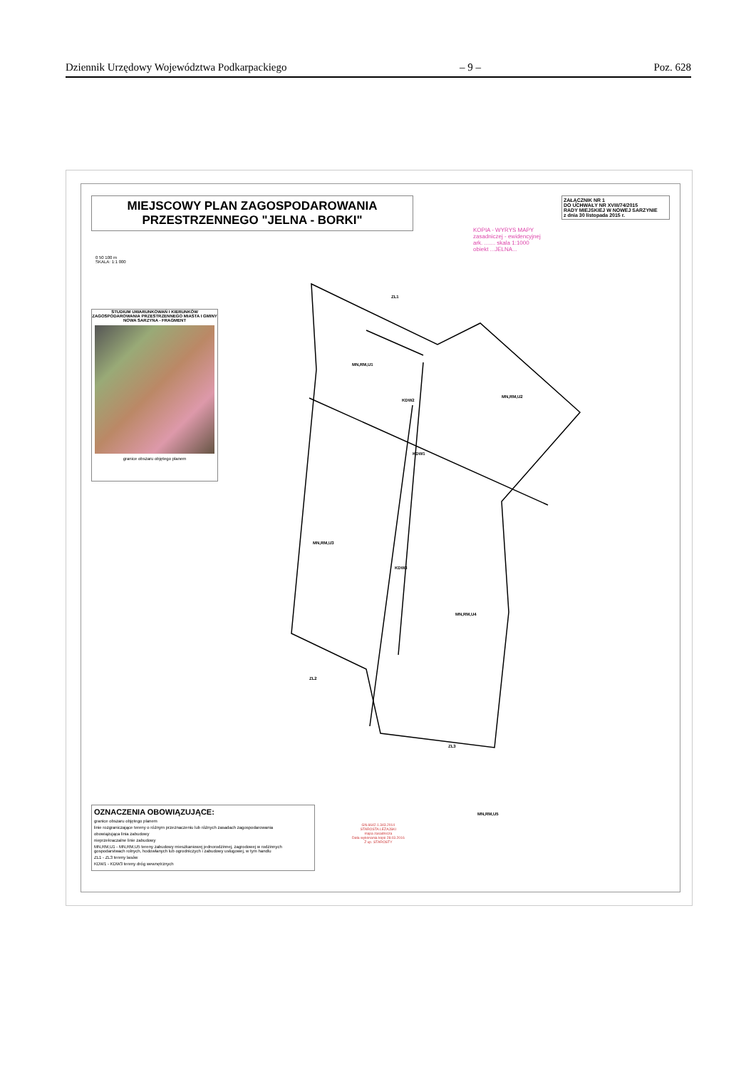Dziennik Urzędowy Województwa Podkarpackiego – 9 – Poz. 628
MIEJSCOWY PLAN ZAGOSPODAROWANIA
PRZESTRZENNEGO "JELNA - BORKI"
ZAŁĄCZNIK NR 1
DO UCHWAŁY NR XVIII/74/2015
RADY MIEJSKIEJ W NOWEJ SARZYNIE
z dnia 30 listopada 2015 r.
KOPIA - WYRYS MAPY
zasadniczej - ewidencyjnej
ark. ....... skala 1:1000
obiekt ...JELNA...
0 50 100 m
SKALA: 1:1 000
STUDIUM UWARUNKOWAŃ I KIERUNKÓW ZAGOSPODAROWANIA PRZESTRZENNEGO MIASTA I GMINY NOWA SARZYNA - FRAGMENT
granice obszaru objętego planem
ZL1
MN,RM,U1
MN,RM,U2
KDW2
KDW1
MN,RM,U3
KDW3
MN,RM,U4
ZL2
ZL3
MN,RM,U5
OZNACZENIA OBOWIĄZUJĄCE:
granice obszaru objętego planem
linie rozgraniczające tereny o różnym przeznaczeniu lub różnych zasadach zagospodarowania
obowiązująca linia zabudowy
nieprzekraczalne linie zabudowy
MN,RM,U1 - MN,RM,U5 tereny zabudowy mieszkaniowej jednorodzinnej, zagrodowej w rodzinnych gospodarstwach rolnych, hodowlanych lub ogrodniczych i zabudowy usługowej, w tym handlu
ZL1 - ZL3 tereny lasów
KDW1 - KDW3 tereny dróg wewnętrznych
GN.6642.1.343.2014
STAROSTA LEŻAJSKI
mapa zasadnicza
Data wykonania kopii 28.03.2016
Z up. STAROSTY